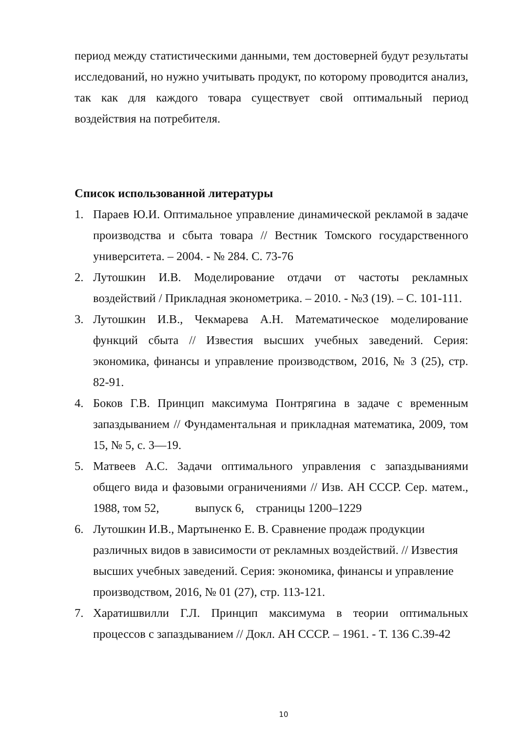период между статистическими данными, тем достоверней будут результаты исследований, но нужно учитывать продукт, по которому проводится анализ, так как для каждого товара существует свой оптимальный период воздействия на потребителя.
Список использованной литературы
1. Параев Ю.И. Оптимальное управление динамической рекламой в задаче производства и сбыта товара // Вестник Томского государственного университета. – 2004. - № 284. С. 73-76
2. Лутошкин И.В. Моделирование отдачи от частоты рекламных воздействий / Прикладная эконометрика. – 2010. - №3 (19). – С. 101-111.
3. Лутошкин И.В., Чекмарева А.Н. Математическое моделирование функций сбыта // Известия высших учебных заведений. Серия: экономика, финансы и управление производством, 2016, № 3 (25), стр. 82-91.
4. Боков Г.В. Принцип максимума Понтрягина в задаче с временным запаздыванием // Фундаментальная и прикладная математика, 2009, том 15, № 5, с. 3—19.
5. Матвеев А.С. Задачи оптимального управления с запаздываниями общего вида и фазовыми ограничениями // Изв. АН СССР. Сер. матем., 1988, том 52, выпуск 6, страницы 1200–1229
6. Лутошкин И.В., Мартыненко Е. В. Сравнение продаж продукции различных видов в зависимости от рекламных воздействий. // Известия высших учебных заведений. Серия: экономика, финансы и управление производством, 2016, № 01 (27), стр. 113-121.
7. Харатишвилли Г.Л. Принцип максимума в теории оптимальных процессов с запаздыванием // Докл. АН СССР. – 1961. - Т. 136 С.39-42
10